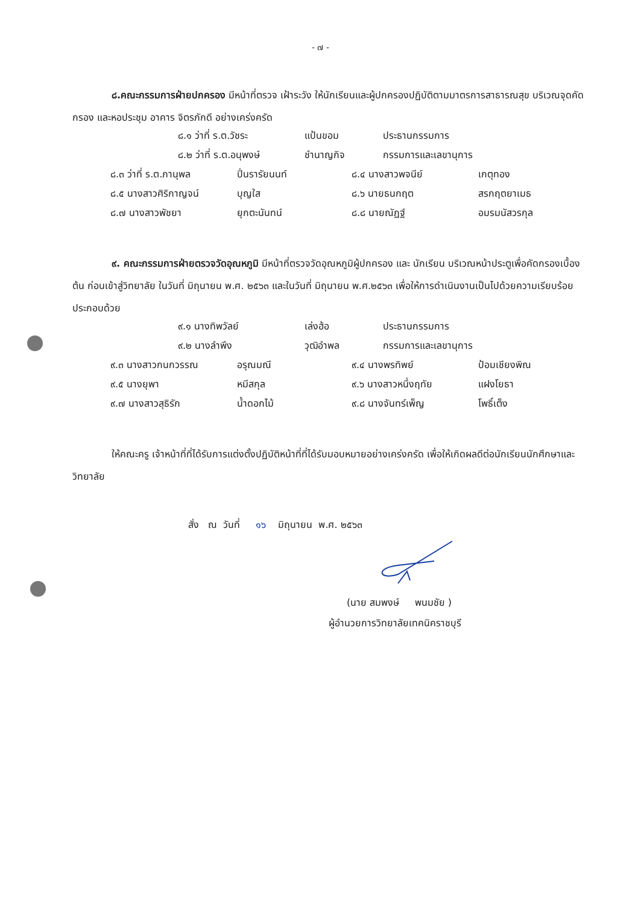- ๗ -
๘.คณะกรรมการฝ่ายปกครอง มีหน้าที่ตรวจ เฝ้าระวัง ให้นักเรียนและผู้ปกครองปฏิบัติตามมาตรการสาธารณสุข บริเวณจุดคัดกรอง และหอประชุม อาคาร จิตรภักดี อย่างเคร่งครัด
| ๘.๑ ว่าที่ ร.ต.วัชระ | แป้นขอม | ประธานกรรมการ |
| ๘.๒ ว่าที่ ร.ต.อนุพงษ์ | ชำนาญกิจ | กรรมการและเลขานุการ |
| ๘.๓ ว่าที่ ร.ต.ภานุพล | ปิ่นรารัยนนท์ | ๘.๔ นางสาวพจนีย์ | เกตุทอง |
| ๘.๕ นางสาวศิริกาญจน์ | บุญใส | ๘.๖ นายธนกฤต | สรกฤตยาเมธ |
| ๘.๗ นางสาวพัชยา | ยุกตะนันทน์ | ๘.๘ นายณัฏฐ์ | อมรมนัสวรกุล |
๙. คณะกรรมการฝ่ายตรวจวัดอุณหภูมิ มีหน้าที่ตรวจวัดอุณหภูมิผู้ปกครอง และ นักเรียน บริเวณหน้าประตูเพื่อคัดกรองเบื้องต้น ก่อนเข้าสู่วิทยาลัย ในวันที่ มิถุนายน พ.ศ. ๒๕๖๓ และในวันที่ มิถุนายน พ.ศ.๒๕๖๓ เพื่อให้การดำเนินงานเป็นไปด้วยความเรียบร้อย ประกอบด้วย
| ๙.๑ นางทิพวัลย์ | เล่งฮ้อ | ประธานกรรมการ |
| ๙.๒ นางลำพึง | วุฒิอำพล | กรรมการและเลขานุการ |
| ๙.๓ นางสาวกนกวรรณ | อรุณมณี | ๙.๔ นางพรทิพย์ | ป้อมเชียงพิณ |
| ๙.๕ นางยุพา | หมีสกุล | ๙.๖ นางสาวหนึ่งฤทัย | แฝงโยธา |
| ๙.๗ นางสาวสุธิรัก | น้ำดอกไม้ | ๙.๘ นางจันทร์เพ็ญ | โพธิ์เต็ง |
ให้คณะครู เจ้าหน้าที่ที่ได้รับการแต่งตั้งปฏิบัติหน้าที่ที่ได้รับมอบหมายอย่างเคร่งครัด เพื่อให้เกิดผลดีต่อนักเรียนนักศึกษาและวิทยาลัย
สั่ง ณ วันที่ ๑๖ มิถุนายน พ.ศ. ๒๕๖๓
(นาย สมพงษ์ พนมชัย )
ผู้อำนวยการวิทยาลัยเทคนิคราชบุรี